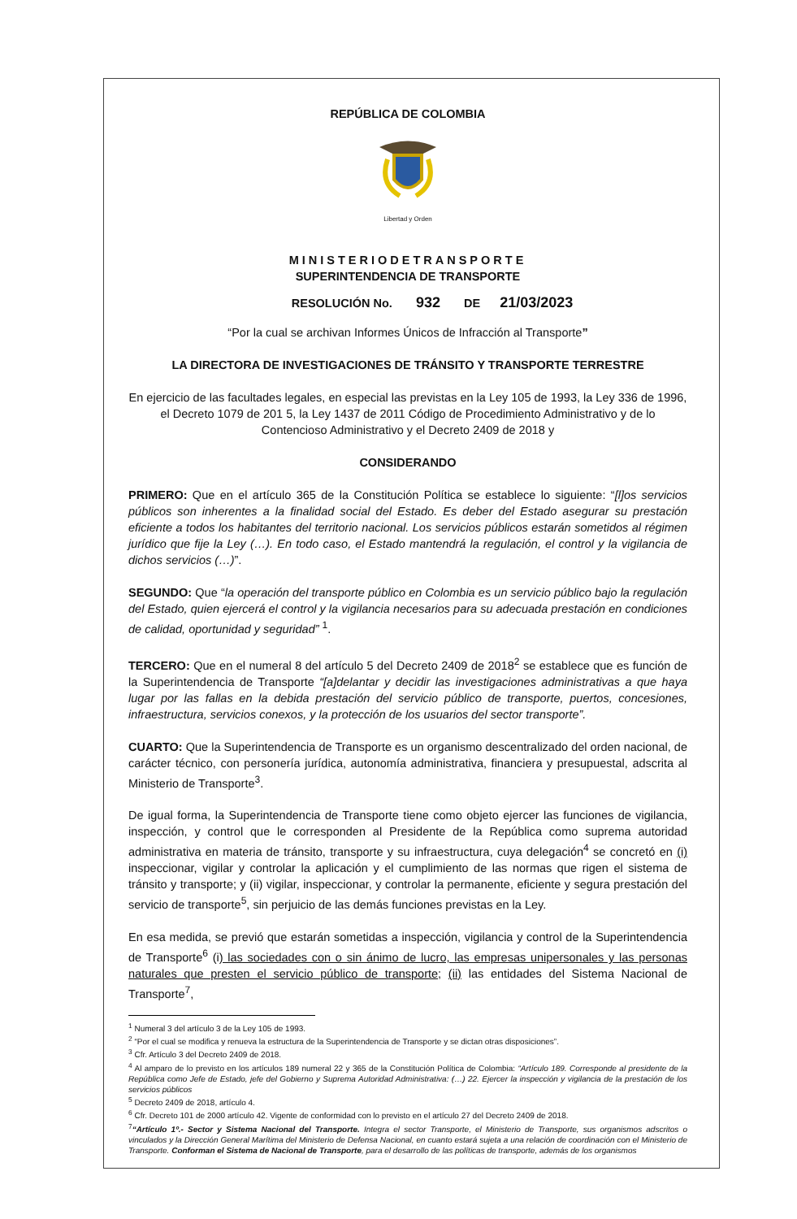REPÚBLICA DE COLOMBIA
Libertad y Orden
MINISTERIODETRANSPORTE
SUPERINTENDENCIA DE TRANSPORTE
RESOLUCIÓN No. 932 DE 21/03/2023
“Por la cual se archivan Informes Únicos de Infracción al Transporte”
LA DIRECTORA DE INVESTIGACIONES DE TRÁNSITO Y TRANSPORTE TERRESTRE
En ejercicio de las facultades legales, en especial las previstas en la Ley 105 de 1993, la Ley 336 de 1996, el Decreto 1079 de 201 5, la Ley 1437 de 2011 Código de Procedimiento Administrativo y de lo Contencioso Administrativo y el Decreto 2409 de 2018 y
CONSIDERANDO
PRIMERO: Que en el artículo 365 de la Constitución Política se establece lo siguiente: “[l]os servicios públicos son inherentes a la finalidad social del Estado. Es deber del Estado asegurar su prestación eficiente a todos los habitantes del territorio nacional. Los servicios públicos estarán sometidos al régimen jurídico que fije la Ley (…). En todo caso, el Estado mantendrá la regulación, el control y la vigilancia de dichos servicios (…)”.
SEGUNDO: Que “la operación del transporte público en Colombia es un servicio público bajo la regulación del Estado, quien ejercerá el control y la vigilancia necesarios para su adecuada prestación en condiciones de calidad, oportunidad y seguridad” <sup>1</sup>.
TERCERO: Que en el numeral 8 del artículo 5 del Decreto 2409 de 2018<sup>2</sup> se establece que es función de la Superintendencia de Transporte “[a]delantar y decidir las investigaciones administrativas a que haya lugar por las fallas en la debida prestación del servicio público de transporte, puertos, concesiones, infraestructura, servicios conexos, y la protección de los usuarios del sector transporte”.
CUARTO: Que la Superintendencia de Transporte es un organismo descentralizado del orden nacional, de carácter técnico, con personería jurídica, autonomía administrativa, financiera y presupuestal, adscrita al Ministerio de Transporte<sup>3</sup>.
De igual forma, la Superintendencia de Transporte tiene como objeto ejercer las funciones de vigilancia, inspección, y control que le corresponden al Presidente de la República como suprema autoridad administrativa en materia de tránsito, transporte y su infraestructura, cuya delegación<sup>4</sup> se concretó en (i) inspeccionar, vigilar y controlar la aplicación y el cumplimiento de las normas que rigen el sistema de tránsito y transporte; y (ii) vigilar, inspeccionar, y controlar la permanente, eficiente y segura prestación del servicio de transporte<sup>5</sup>, sin perjuicio de las demás funciones previstas en la Ley.
En esa medida, se previó que estarán sometidas a inspección, vigilancia y control de la Superintendencia de Transporte<sup>6</sup> (i) las sociedades con o sin ánimo de lucro, las empresas unipersonales y las personas naturales que presten el servicio público de transporte; (ii) las entidades del Sistema Nacional de Transporte<sup>7</sup>,
<sup>1</sup> Numeral 3 del artículo 3 de la Ley 105 de 1993.
<sup>2</sup> “Por el cual se modifica y renueva la estructura de la Superintendencia de Transporte y se dictan otras disposiciones”.
<sup>3</sup> Cfr. Artículo 3 del Decreto 2409 de 2018.
<sup>4</sup> Al amparo de lo previsto en los artículos 189 numeral 22 y 365 de la Constitución Política de Colombia: “Artículo 189. Corresponde al presidente de la República como Jefe de Estado, jefe del Gobierno y Suprema Autoridad Administrativa: (…) 22. Ejercer la inspección y vigilancia de la prestación de los servicios públicos
<sup>5</sup> Decreto 2409 de 2018, artículo 4.
<sup>6</sup> Cfr. Decreto 101 de 2000 artículo 42. Vigente de conformidad con lo previsto en el artículo 27 del Decreto 2409 de 2018.
<sup>7</sup> “Artículo 1º.- Sector y Sistema Nacional del Transporte. Integra el sector Transporte, el Ministerio de Transporte, sus organismos adscritos o vinculados y la Dirección General Marítima del Ministerio de Defensa Nacional, en cuanto estará sujeta a una relación de coordinación con el Ministerio de Transporte. Conforman el Sistema de Nacional de Transporte, para el desarrollo de las políticas de transporte, además de los organismos